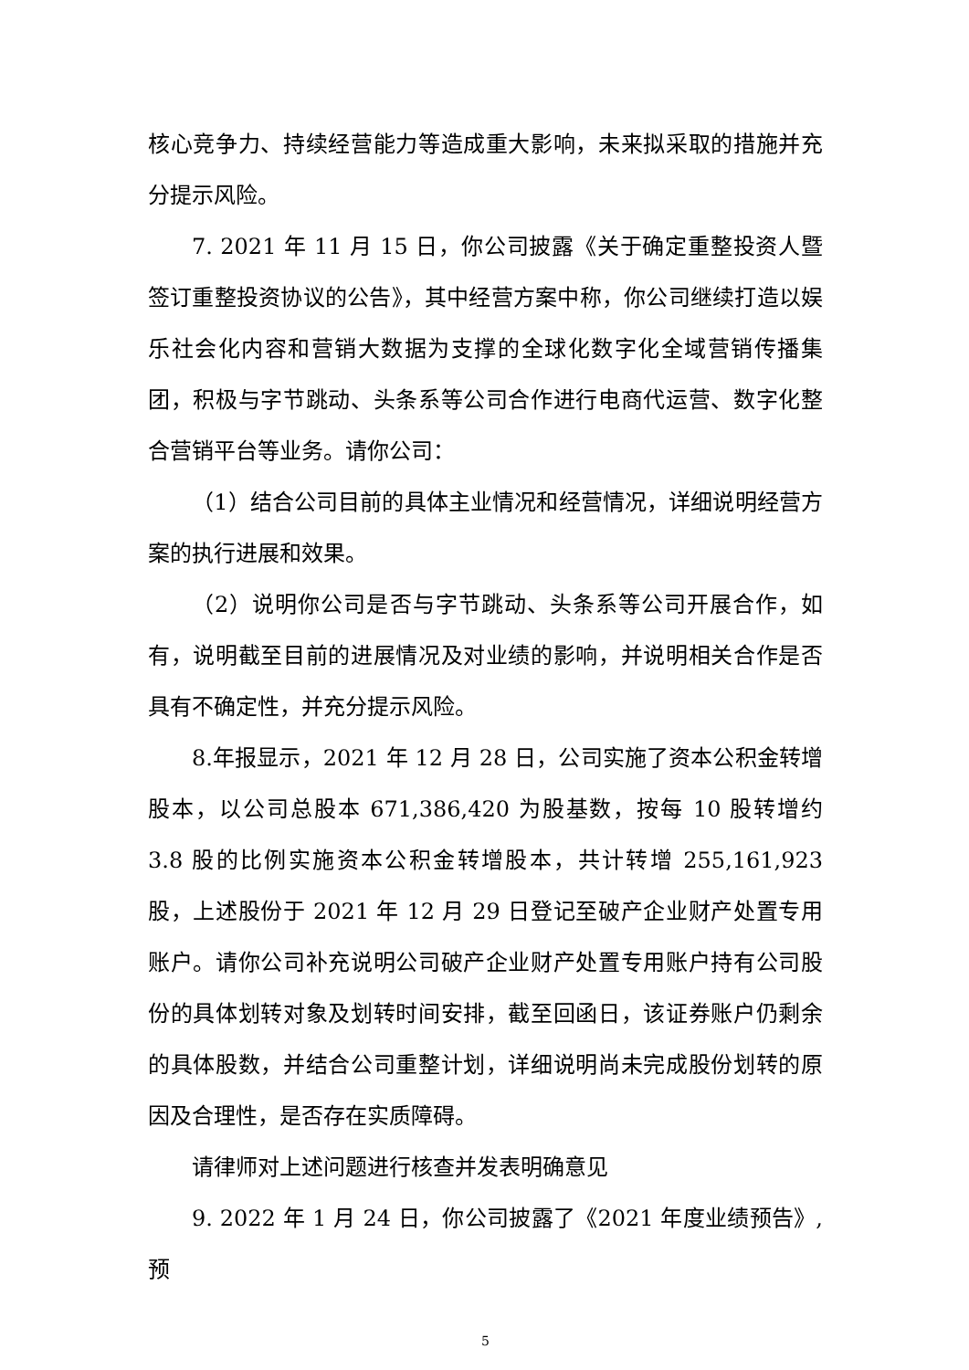核心竞争力、持续经营能力等造成重大影响，未来拟采取的措施并充分提示风险。
7. 2021 年 11 月 15 日，你公司披露《关于确定重整投资人暨签订重整投资协议的公告》，其中经营方案中称，你公司继续打造以娱乐社会化内容和营销大数据为支撑的全球化数字化全域营销传播集团，积极与字节跳动、头条系等公司合作进行电商代运营、数字化整合营销平台等业务。请你公司：
（1）结合公司目前的具体主业情况和经营情况，详细说明经营方案的执行进展和效果。
（2）说明你公司是否与字节跳动、头条系等公司开展合作，如有，说明截至目前的进展情况及对业绩的影响，并说明相关合作是否具有不确定性，并充分提示风险。
8.年报显示，2021 年 12 月 28 日，公司实施了资本公积金转增股本，以公司总股本 671,386,420 为股基数，按每 10 股转增约 3.8 股的比例实施资本公积金转增股本，共计转增 255,161,923 股，上述股份于 2021 年 12 月 29 日登记至破产企业财产处置专用账户。请你公司补充说明公司破产企业财产处置专用账户持有公司股份的具体划转对象及划转时间安排，截至回函日，该证券账户仍剩余的具体股数，并结合公司重整计划，详细说明尚未完成股份划转的原因及合理性，是否存在实质障碍。
请律师对上述问题进行核查并发表明确意见
9. 2022 年 1 月 24 日，你公司披露了《2021 年度业绩预告》,预
5